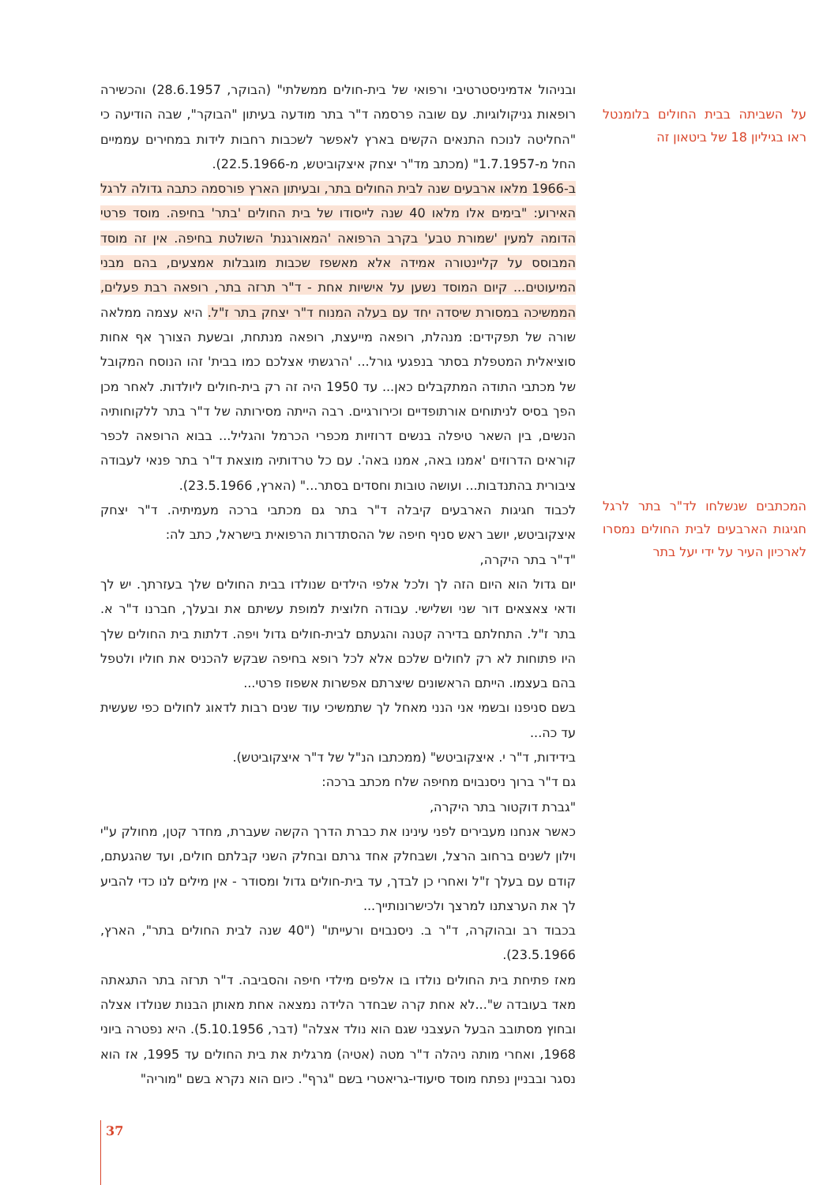על השביתה בבית החולים בלומנטל ראו בגיליון 18 של ביטאון זה
המכתבים שנשלחו לד"ר בתר לרגל חגיגות הארבעים לבית החולים נמסרו לארכיון העיר על ידי יעל בתר
ובניהול אדמיניסטרטיבי ורפואי של בית-חולים ממשלתי" (הבוקר, 28.6.1957) והכשירה רופאות גניקולוגיות. עם שובה פרסמה ד"ר בתר מודעה בעיתון "הבוקר", שבה הודיעה כי "החליטה לנוכח התנאים הקשים בארץ לאפשר לשכבות רחבות לידות במחירים עממיים החל מ-1.7.1957" (מכתב מד"ר יצחק איצקוביטש, מ-22.5.1966).
ב-1966 מלאו ארבעים שנה לבית החולים בתר, ובעיתון הארץ פורסמה כתבה גדולה לרגל האירוע: "בימים אלו מלאו 40 שנה לייסודו של בית החולים 'בתר' בחיפה. מוסד פרטי הדומה למעין 'שמורת טבע' בקרב הרפואה 'המאורגנת' השולטת בחיפה. אין זה מוסד המבוסס על קליינטורה אמידה אלא מאשפז שכבות מוגבלות אמצעים, בהם מבני המיעוטים... קיום המוסד נשען על אישיות אחת - ד"ר תרזה בתר, רופאה רבת פעלים, הממשיכה במסורת שיסדה יחד עם בעלה המנוח ד"ר יצחק בתר ז"ל. היא עצמה ממלאה שורה של תפקידים: מנהלת, רופאה מייעצת, רופאה מנתחת, ובשעת הצורך אף אחות סוציאלית המטפלת בסתר בנפגעי גורל... 'הרגשתי אצלכם כמו בבית' זהו הנוסח המקובל של מכתבי התודה המתקבלים כאן... עד 1950 היה זה רק בית-חולים ליולדות. לאחר מכן הפך בסיס לניתוחים אורתופדיים וכירורגיים. רבה הייתה מסירותה של ד"ר בתר ללקוחותיה הנשים, בין השאר טיפלה בנשים דרוזיות מכפרי הכרמל והגליל... בבוא הרופאה לכפר קוראים הדרוזים 'אמנו באה, אמנו באה'. עם כל טרדותיה מוצאת ד"ר בתר פנאי לעבודה ציבורית בהתנדבות... ועושה טובות וחסדים בסתר..." (הארץ, 23.5.1966).
לכבוד חגיגות הארבעים קיבלה ד"ר בתר גם מכתבי ברכה מעמיתיה. ד"ר יצחק איצקוביטש, יושב ראש סניף חיפה של ההסתדרות הרפואית בישראל, כתב לה:
"ד"ר בתר היקרה,
יום גדול הוא היום הזה לך ולכל אלפי הילדים שנולדו בבית החולים שלך בעזרתך. יש לך ודאי צאצאים דור שני ושלישי. עבודה חלוצית למופת עשיתם את ובעלך, חברנו ד"ר א. בתר ז"ל. התחלתם בדירה קטנה והגעתם לבית-חולים גדול ויפה. דלתות בית החולים שלך היו פתוחות לא רק לחולים שלכם אלא לכל רופא בחיפה שבקש להכניס את חוליו ולטפל בהם בעצמו. הייתם הראשונים שיצרתם אפשרות אשפוז פרטי...
בשם סניפנו ובשמי אני הנני מאחל לך שתמשיכי עוד שנים רבות לדאוג לחולים כפי שעשית עד כה...
בידידות, ד"ר י. איצקוביטש" (ממכתבו הנ"ל של ד"ר איצקוביטש).
גם ד"ר ברוך ניסנבוים מחיפה שלח מכתב ברכה:
"גברת דוקטור בתר היקרה,
כאשר אנחנו מעבירים לפני עינינו את כברת הדרך הקשה שעברת, מחדר קטן, מחולק ע"י וילון לשנים ברחוב הרצל, ושבחלק אחד גרתם ובחלק השני קבלתם חולים, ועד שהגעתם, קודם עם בעלך ז"ל ואחרי כן לבדך, עד בית-חולים גדול ומסודר - אין מילים לנו כדי להביע לך את הערצתנו למרצך ולכישרונותייך...
בכבוד רב ובהוקרה, ד"ר ב. ניסנבוים ורעייתו" ("40 שנה לבית החולים בתר", הארץ, 23.5.1966).
מאז פתיחת בית החולים נולדו בו אלפים מילדי חיפה והסביבה. ד"ר תרזה בתר התגאתה מאד בעובדה ש"...לא אחת קרה שבחדר הלידה נמצאה אחת מאותן הבנות שנולדו אצלה ובחוץ מסתובב הבעל העצבני שגם הוא נולד אצלה" (דבר, 5.10.1956). היא נפטרה ביוני 1968, ואחרי מותה ניהלה ד"ר מטה (אטיה) מרגלית את בית החולים עד 1995, אז הוא נסגר ובבניין נפתח מוסד סיעודי-גריאטרי בשם "גרף". כיום הוא נקרא בשם "מוריה"
37